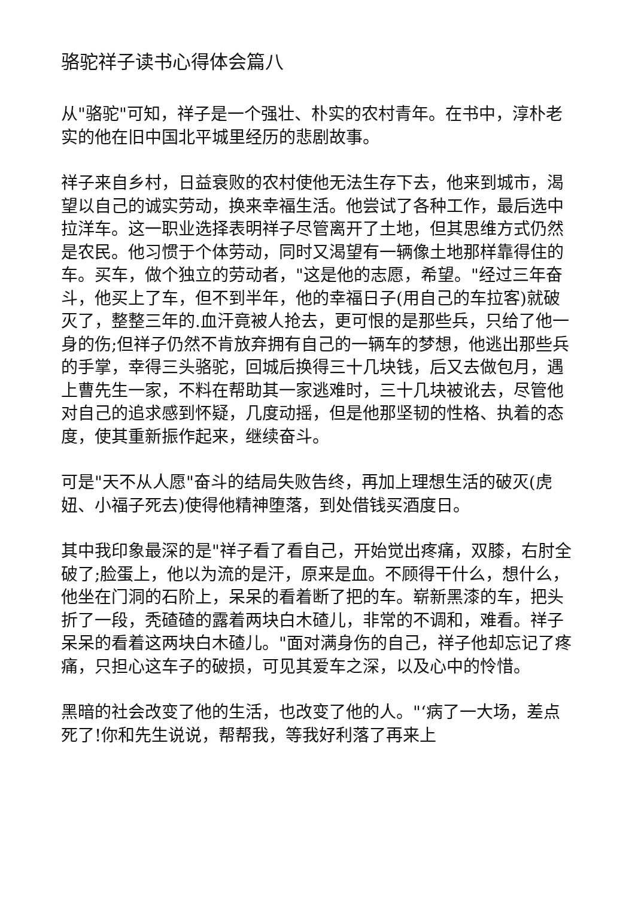骆驼祥子读书心得体会篇八
从"骆驼"可知，祥子是一个强壮、朴实的农村青年。在书中，淳朴老实的他在旧中国北平城里经历的悲剧故事。
祥子来自乡村，日益衰败的农村使他无法生存下去，他来到城市，渴望以自己的诚实劳动，换来幸福生活。他尝试了各种工作，最后选中拉洋车。这一职业选择表明祥子尽管离开了土地，但其思维方式仍然是农民。他习惯于个体劳动，同时又渴望有一辆像土地那样靠得住的车。买车，做个独立的劳动者，"这是他的志愿，希望。"经过三年奋斗，他买上了车，但不到半年，他的幸福日子(用自己的车拉客)就破灭了，整整三年的.血汗竟被人抢去，更可恨的是那些兵，只给了他一身的伤;但祥子仍然不肯放弃拥有自己的一辆车的梦想，他逃出那些兵的手掌，幸得三头骆驼，回城后换得三十几块钱，后又去做包月，遇上曹先生一家，不料在帮助其一家逃难时，三十几块被讹去，尽管他对自己的追求感到怀疑，几度动摇，但是他那坚韧的性格、执着的态度，使其重新振作起来，继续奋斗。
可是"天不从人愿"奋斗的结局失败告终，再加上理想生活的破灭(虎妞、小福子死去)使得他精神堕落，到处借钱买酒度日。
其中我印象最深的是"祥子看了看自己，开始觉出疼痛，双膝，右肘全破了;脸蛋上，他以为流的是汗，原来是血。不顾得干什么，想什么，他坐在门洞的石阶上，呆呆的看着断了把的车。崭新黑漆的车，把头折了一段，秃碴碴的露着两块白木碴儿，非常的不调和，难看。祥子呆呆的看着这两块白木碴儿。"面对满身伤的自己，祥子他却忘记了疼痛，只担心这车子的破损，可见其爱车之深，以及心中的怜惜。
黑暗的社会改变了他的生活，也改变了他的人。"‘病了一大场，差点死了!你和先生说说，帮帮我，等我好利落了再来上